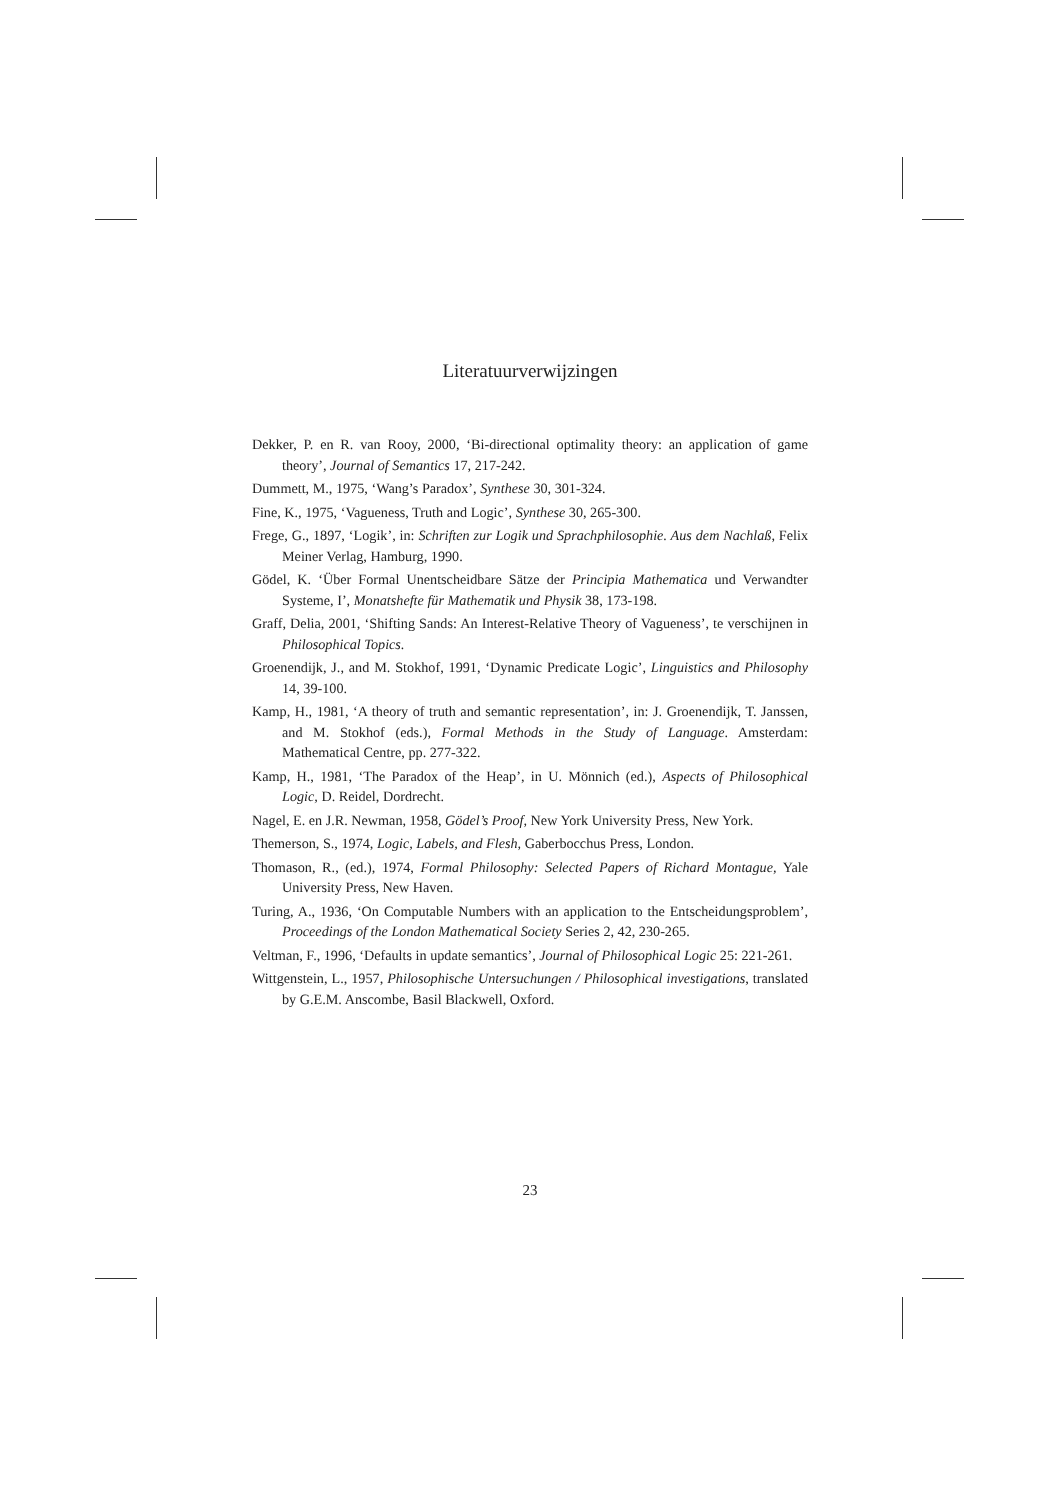Literatuurverwijzingen
Dekker, P. en R. van Rooy, 2000, ‘Bi-directional optimality theory: an application of game theory’, Journal of Semantics 17, 217-242.
Dummett, M., 1975, ‘Wang’s Paradox’, Synthese 30, 301-324.
Fine, K., 1975, ‘Vagueness, Truth and Logic’, Synthese 30, 265-300.
Frege, G., 1897, ‘Logik’, in: Schriften zur Logik und Sprachphilosophie. Aus dem Nachlaß, Felix Meiner Verlag, Hamburg, 1990.
Gödel, K. ‘Über Formal Unentscheidbare Sätze der Principia Mathematica und Verwandter Systeme, I’, Monatshefte für Mathematik und Physik 38, 173-198.
Graff, Delia, 2001, ‘Shifting Sands: An Interest-Relative Theory of Vagueness’, te verschijnen in Philosophical Topics.
Groenendijk, J., and M. Stokhof, 1991, ‘Dynamic Predicate Logic’, Linguistics and Philosophy 14, 39-100.
Kamp, H., 1981, ‘A theory of truth and semantic representation’, in: J. Groenendijk, T. Janssen, and M. Stokhof (eds.), Formal Methods in the Study of Language. Amsterdam: Mathematical Centre, pp. 277-322.
Kamp, H., 1981, ‘The Paradox of the Heap’, in U. Mönnich (ed.), Aspects of Philosophical Logic, D. Reidel, Dordrecht.
Nagel, E. en J.R. Newman, 1958, Gödel’s Proof, New York University Press, New York.
Themerson, S., 1974, Logic, Labels, and Flesh, Gaberbocchus Press, London.
Thomason, R., (ed.), 1974, Formal Philosophy: Selected Papers of Richard Montague, Yale University Press, New Haven.
Turing, A., 1936, ‘On Computable Numbers with an application to the Entscheidungsproblem’, Proceedings of the London Mathematical Society Series 2, 42, 230-265.
Veltman, F., 1996, ‘Defaults in update semantics’, Journal of Philosophical Logic 25: 221-261.
Wittgenstein, L., 1957, Philosophische Untersuchungen / Philosophical investigations, translated by G.E.M. Anscombe, Basil Blackwell, Oxford.
23